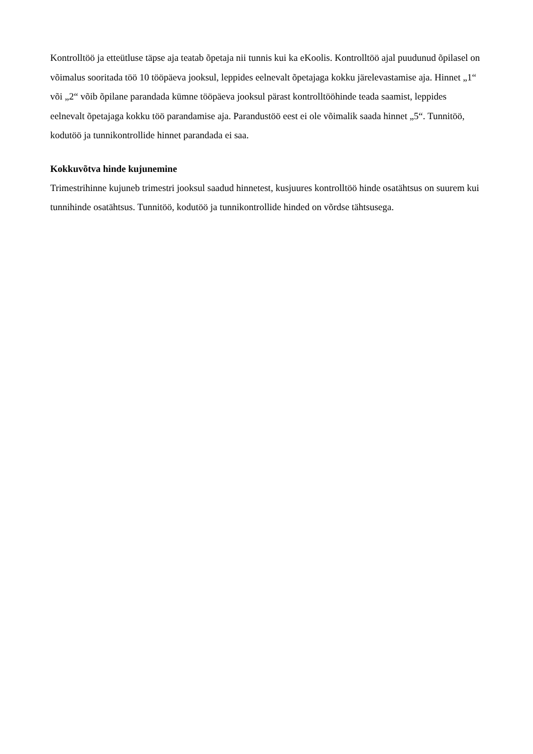Kontrolltöö ja etteütluse täpse aja teatab õpetaja nii tunnis kui ka eKoolis. Kontrolltöö ajal puudunud õpilasel on võimalus sooritada töö 10 tööpäeva jooksul, leppides eelnevalt õpetajaga kokku järelevastamise aja. Hinnet „1“ või „2“ võib õpilane parandada kümne tööpäeva jooksul pärast kontrolltööhinde teada saamist, leppides eelnevalt õpetajaga kokku töö parandamise aja. Parandustöö eest ei ole võimalik saada hinnet „5“. Tunnitöö, kodutöö ja tunnikontrollide hinnet parandada ei saa.
Kokkuvõtva hinde kujunemine
Trimestrihinne kujuneb trimestri jooksul saadud hinnetest, kusjuures kontrolltöö hinde osatähtsus on suurem kui tunnihinde osatähtsus. Tunnitöö, kodutöö ja tunnikontrollide hinded on võrdse tähtsusega.